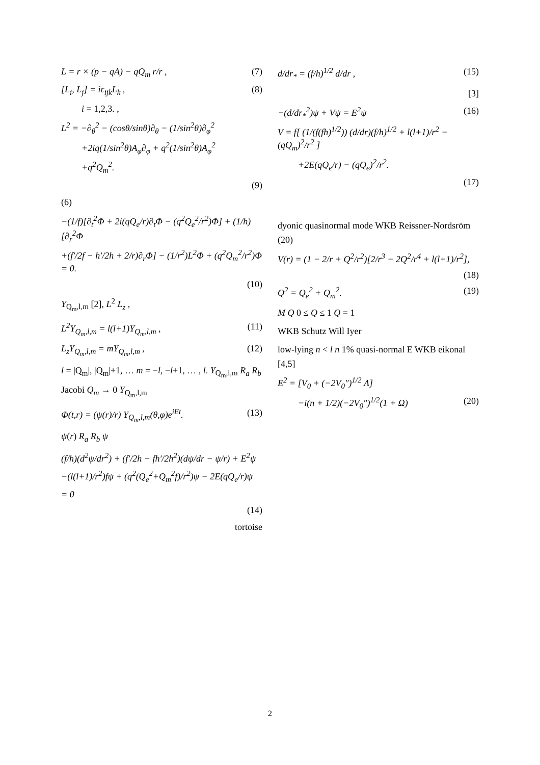L = r × (p − qA) − qQ<sub>m</sub> r/r , (7)
[L<sub>i</sub>, L<sub>j</sub>] = iε<sub>ijk</sub>L<sub>k</sub> , (8)
i = 1,2,3. ,
L<sup>2</sup> = −∂<sub>θ</sub><sup>2</sup> − (cosθ/sinθ)∂<sub>θ</sub> − (1/sin<sup>2</sup>θ)∂<sub>φ</sub><sup>2</sup>
+2iq(1/sin<sup>2</sup>θ)A<sub>φ</sub>∂<sub>φ</sub> + q<sup>2</sup>(1/sin<sup>2</sup>θ)A<sub>φ</sub><sup>2</sup>
+q<sup>2</sup>Q<sub>m</sub><sup>2</sup>.
(9)
(6)
−(1/f)[∂<sub>t</sub><sup>2</sup>Φ + 2i(qQ<sub>e</sub>/r)∂<sub>t</sub>Φ − (q<sup>2</sup>Q<sub>e</sub><sup>2</sup>/r<sup>2</sup>)Φ] + (1/h)[∂<sub>r</sub><sup>2</sup>Φ
+(f′/2f − h′/2h + 2/r)∂<sub>r</sub>Φ] − (1/r<sup>2</sup>)L<sup>2</sup>Φ + (q<sup>2</sup>Q<sub>m</sub><sup>2</sup>/r<sup>2</sup>)Φ = 0.
(10)
Y<sub>Q<sub>m</sub>,l,m</sub> [2], L<sup>2</sup> L<sub>z</sub> ,
L<sup>2</sup>Y<sub>Q<sub>m</sub>,l,m</sub> = l(l+1)Y<sub>Q<sub>m</sub>,l,m</sub> , (11)
L<sub>z</sub>Y<sub>Q<sub>m</sub>,l,m</sub> = mY<sub>Q<sub>m</sub>,l,m</sub> , (12)
l = |Q<sub>m</sub>|, |Q<sub>m</sub>|+1, … m = −l, −l+1, … , l. Y<sub>Q<sub>m</sub>,l,m</sub> R<sub>a</sub> R<sub>b</sub> Jacobi Q<sub>m</sub> → 0 Y<sub>Q<sub>m</sub>,l,m</sub>
Φ(t,r) = (ψ(r)/r) Y<sub>Q<sub>m</sub>,l,m</sub>(θ,φ)e<sup>iEt</sup>. (13)
ψ(r) R<sub>a</sub> R<sub>b</sub> ψ
(f/h)(d<sup>2</sup>ψ/dr<sup>2</sup>) + (f′/2h − fh′/2h<sup>2</sup>)(dψ/dr − ψ/r) + E<sup>2</sup>ψ
−(l(l+1)/r<sup>2</sup>)fψ + (q<sup>2</sup>(Q<sub>e</sub><sup>2</sup>+Q<sub>m</sub><sup>2</sup>f)/r<sup>2</sup>)ψ − 2E(qQ<sub>e</sub>/r)ψ
= 0
(14)
tortoise
d/dr<sub>*</sub> = (f/h)<sup>1/2</sup> d/dr , (15)
[3]
−(d/dr<sub>*</sub><sup>2</sup>)ψ + Vψ = E<sup>2</sup>ψ (16)
V = f[ (1/(f(fh)<sup>1/2</sup>)) (d/dr)(f/h)<sup>1/2</sup> + l(l+1)/r<sup>2</sup> − (qQ<sub>m</sub>)<sup>2</sup>/r<sup>2</sup> ]
+2E(qQ<sub>e</sub>/r) − (qQ<sub>e</sub>)<sup>2</sup>/r<sup>2</sup>.
(17)
dyonic quasinormal mode WKB Reissner-Nordsröm (20)
V(r) = (1 − 2/r + Q<sup>2</sup>/r<sup>2</sup>)[2/r<sup>3</sup> − 2Q<sup>2</sup>/r<sup>4</sup> + l(l+1)/r<sup>2</sup>],
(18)
Q<sup>2</sup> = Q<sub>e</sub><sup>2</sup> + Q<sub>m</sub><sup>2</sup>. (19)
M Q 0 ≤ Q ≤ 1 Q = 1
WKB Schutz Will Iyer
low-lying n < l n 1% quasi-normal E WKB eikonal [4,5]
E<sup>2</sup> = [V<sub>0</sub> + (−2V<sub>0</sub>″)<sup>1/2</sup> Λ]
−i(n + 1/2)(−2V<sub>0</sub>″)<sup>1/2</sup>(1 + Ω) (20)
2